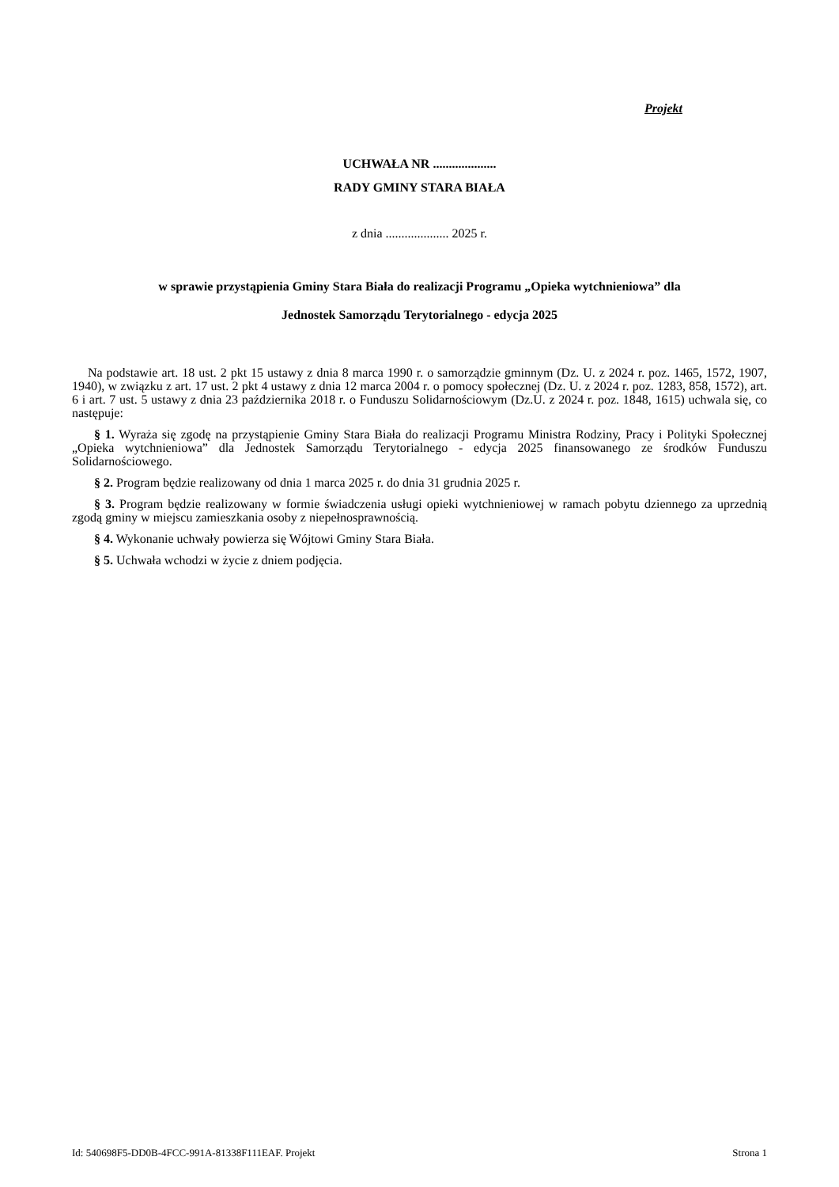Projekt
UCHWAŁA NR ....................
RADY GMINY STARA BIAŁA
z dnia .................... 2025 r.
w sprawie przystąpienia Gminy Stara Biała do realizacji Programu „Opieka wytchnieniowa” dla
Jednostek Samorządu Terytorialnego - edycja 2025
Na podstawie art. 18 ust. 2 pkt 15 ustawy z dnia 8 marca 1990 r. o samorządzie gminnym (Dz. U. z 2024 r. poz. 1465, 1572, 1907, 1940), w związku z art. 17 ust. 2 pkt 4 ustawy z dnia 12 marca 2004 r. o pomocy społecznej (Dz. U. z 2024 r. poz. 1283, 858, 1572), art. 6 i art. 7 ust. 5 ustawy z dnia 23 października 2018 r. o Funduszu Solidarnościowym (Dz.U. z 2024 r. poz. 1848, 1615) uchwala się, co następuje:
§ 1. Wyraża się zgodę na przystąpienie Gminy Stara Biała do realizacji Programu Ministra Rodziny, Pracy i Polityki Społecznej „Opieka wytchnieniowa” dla Jednostek Samorządu Terytorialnego - edycja 2025 finansowanego ze środków Funduszu Solidarnościowego.
§ 2. Program będzie realizowany od dnia 1 marca 2025 r. do dnia 31 grudnia 2025 r.
§ 3. Program będzie realizowany w formie świadczenia usługi opieki wytchnieniowej w ramach pobytu dziennego za uprzednią zgodą gminy w miejscu zamieszkania osoby z niepełnosprawnością.
§ 4. Wykonanie uchwały powierza się Wójtowi Gminy Stara Biała.
§ 5. Uchwała wchodzi w życie z dniem podjęcia.
Id: 540698F5-DD0B-4FCC-991A-81338F111EAF. Projekt Strona 1